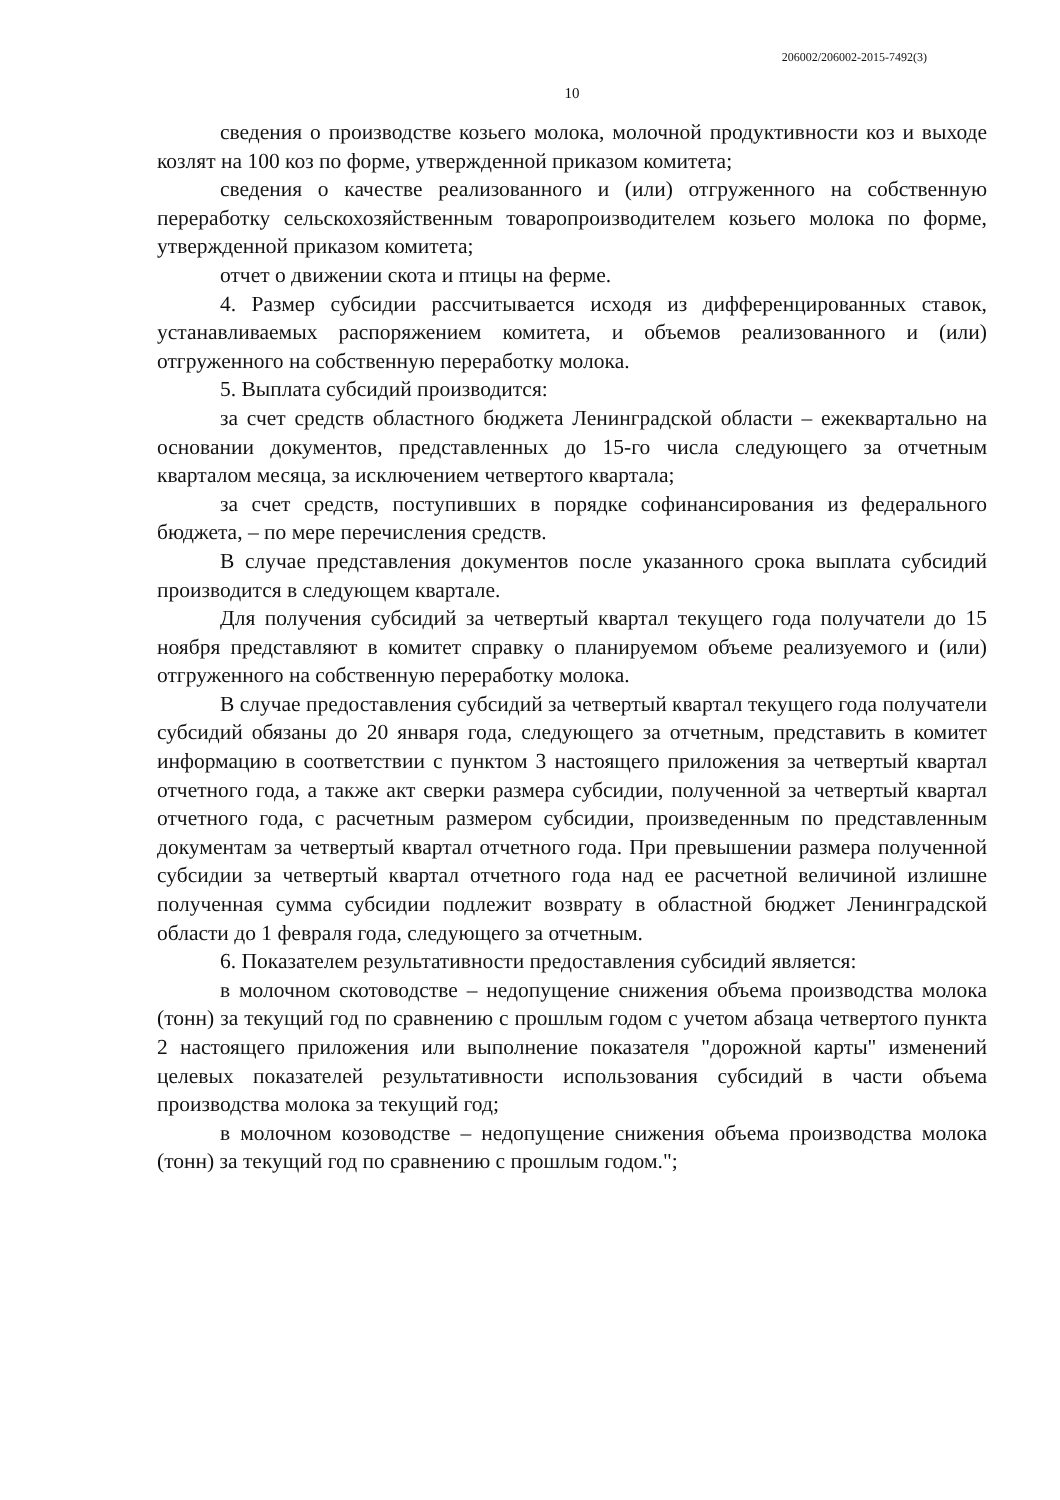206002/206002-2015-7492(3)
10
сведения о производстве козьего молока, молочной продуктивности коз и выходе козлят на 100 коз по форме, утвержденной приказом комитета;
сведения о качестве реализованного и (или) отгруженного на собственную переработку сельскохозяйственным товаропроизводителем козьего молока по форме, утвержденной приказом комитета;
отчет о движении скота и птицы на ферме.
4. Размер субсидии рассчитывается исходя из дифференцированных ставок, устанавливаемых распоряжением комитета, и объемов реализованного и (или) отгруженного на собственную переработку молока.
5. Выплата субсидий производится:
за счет средств областного бюджета Ленинградской области – ежеквартально на основании документов, представленных до 15-го числа следующего за отчетным кварталом месяца, за исключением четвертого квартала;
за счет средств, поступивших в порядке софинансирования из федерального бюджета, – по мере перечисления средств.
В случае представления документов после указанного срока выплата субсидий производится в следующем квартале.
Для получения субсидий за четвертый квартал текущего года получатели до 15 ноября представляют в комитет справку о планируемом объеме реализуемого и (или) отгруженного на собственную переработку молока.
В случае предоставления субсидий за четвертый квартал текущего года получатели субсидий обязаны до 20 января года, следующего за отчетным, представить в комитет информацию в соответствии с пунктом 3 настоящего приложения за четвертый квартал отчетного года, а также акт сверки размера субсидии, полученной за четвертый квартал отчетного года, с расчетным размером субсидии, произведенным по представленным документам за четвертый квартал отчетного года. При превышении размера полученной субсидии за четвертый квартал отчетного года над ее расчетной величиной излишне полученная сумма субсидии подлежит возврату в областной бюджет Ленинградской области до 1 февраля года, следующего за отчетным.
6. Показателем результативности предоставления субсидий является:
в молочном скотоводстве – недопущение снижения объема производства молока (тонн) за текущий год по сравнению с прошлым годом с учетом абзаца четвертого пункта 2 настоящего приложения или выполнение показателя "дорожной карты" изменений целевых показателей результативности использования субсидий в части объема производства молока за текущий год;
в молочном козоводстве – недопущение снижения объема производства молока (тонн) за текущий год по сравнению с прошлым годом.";